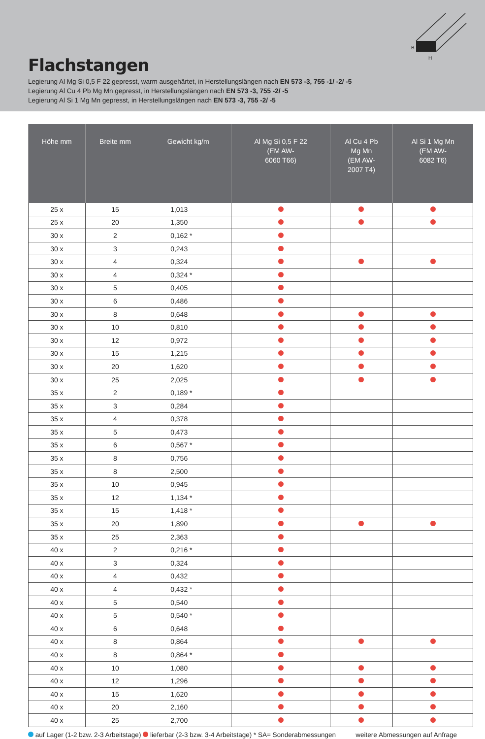B
H
Flachstangen
Legierung Al Mg Si 0,5 F 22 gepresst, warm ausgehärtet, in Herstellungslängen nach EN 573 -3, 755 -1/ -2/ -5
Legierung Al Cu 4 Pb Mg Mn gepresst, in Herstellungslängen nach EN 573 -3, 755 -2/ -5
Legierung Al Si 1 Mg Mn gepresst, in Herstellungslängen nach EN 573 -3, 755 -2/ -5
| Höhe mm | Breite mm | Gewicht kg/m | Al Mg Si 0,5 F 22 (EM AW- 6060 T66) | Al Cu 4 Pb Mg Mn (EM AW- 2007 T4) | Al Si 1 Mg Mn (EM AW- 6082 T6) |
| --- | --- | --- | --- | --- | --- |
| 25 x | 15 | 1,013 | | | |
| 25 x | 20 | 1,350 | | | |
| 30 x | 2 | 0,162 * | | | |
| 30 x | 3 | 0,243 | | | |
| 30 x | 4 | 0,324 | | | |
| 30 x | 4 | 0,324 * | | | |
| 30 x | 5 | 0,405 | | | |
| 30 x | 6 | 0,486 | | | |
| 30 x | 8 | 0,648 | | | |
| 30 x | 10 | 0,810 | | | |
| 30 x | 12 | 0,972 | | | |
| 30 x | 15 | 1,215 | | | |
| 30 x | 20 | 1,620 | | | |
| 30 x | 25 | 2,025 | | | |
| 35 x | 2 | 0,189 * | | | |
| 35 x | 3 | 0,284 | | | |
| 35 x | 4 | 0,378 | | | |
| 35 x | 5 | 0,473 | | | |
| 35 x | 6 | 0,567 * | | | |
| 35 x | 8 | 0,756 | | | |
| 35 x | 8 | 2,500 | | | |
| 35 x | 10 | 0,945 | | | |
| 35 x | 12 | 1,134 * | | | |
| 35 x | 15 | 1,418 * | | | |
| 35 x | 20 | 1,890 | | | |
| 35 x | 25 | 2,363 | | | |
| 40 x | 2 | 0,216 * | | | |
| 40 x | 3 | 0,324 | | | |
| 40 x | 4 | 0,432 | | | |
| 40 x | 4 | 0,432 * | | | |
| 40 x | 5 | 0,540 | | | |
| 40 x | 5 | 0,540 * | | | |
| 40 x | 6 | 0,648 | | | |
| 40 x | 8 | 0,864 | | | |
| 40 x | 8 | 0,864 * | | | |
| 40 x | 10 | 1,080 | | | |
| 40 x | 12 | 1,296 | | | |
| 40 x | 15 | 1,620 | | | |
| 40 x | 20 | 2,160 | | | |
| 40 x | 25 | 2,700 | | | |
auf Lager (1-2 bzw. 2-3 Arbeitstage) lieferbar (2-3 bzw. 3-4 Arbeitstage) * SA= Sonderabmessungen weitere Abmessungen auf Anfrage